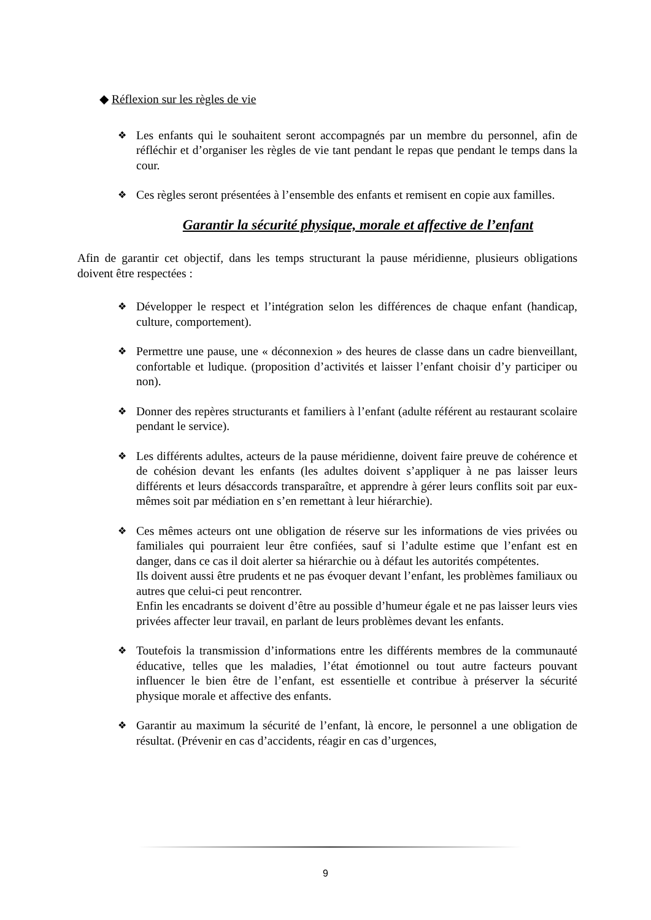◆ Réflexion sur les règles de vie
❖
Les enfants qui le souhaitent seront accompagnés par un membre du personnel, afin de réfléchir et d’organiser les règles de vie tant pendant le repas que pendant le temps dans la cour.
❖
Ces règles seront présentées à l’ensemble des enfants et remisent en copie aux familles.
Garantir la sécurité physique, morale et affective de l’enfant
Afin de garantir cet objectif, dans les temps structurant la pause méridienne, plusieurs obligations doivent être respectées :
❖
Développer le respect et l’intégration selon les différences de chaque enfant (handicap, culture, comportement).
❖
Permettre une pause, une « déconnexion » des heures de classe dans un cadre bienveillant, confortable et ludique. (proposition d’activités et laisser l’enfant choisir d’y participer ou non).
❖
Donner des repères structurants et familiers à l’enfant (adulte référent au restaurant scolaire pendant le service).
❖
Les différents adultes, acteurs de la pause méridienne, doivent faire preuve de cohérence et de cohésion devant les enfants (les adultes doivent s’appliquer à ne pas laisser leurs différents et leurs désaccords transparaître, et apprendre à gérer leurs conflits soit par eux-mêmes soit par médiation en s’en remettant à leur hiérarchie).
❖
Ces mêmes acteurs ont une obligation de réserve sur les informations de vies privées ou familiales qui pourraient leur être confiées, sauf si l’adulte estime que l’enfant est en danger, dans ce cas il doit alerter sa hiérarchie ou à défaut les autorités compétentes.
Ils doivent aussi être prudents et ne pas évoquer devant l’enfant, les problèmes familiaux ou autres que celui-ci peut rencontrer.
Enfin les encadrants se doivent d’être au possible d’humeur égale et ne pas laisser leurs vies privées affecter leur travail, en parlant de leurs problèmes devant les enfants.
❖
Toutefois la transmission d’informations entre les différents membres de la communauté éducative, telles que les maladies, l’état émotionnel ou tout autre facteurs pouvant influencer le bien être de l’enfant, est essentielle et contribue à préserver la sécurité physique morale et affective des enfants.
❖
Garantir au maximum la sécurité de l’enfant, là encore, le personnel a une obligation de résultat. (Prévenir en cas d’accidents, réagir en cas d’urgences,
9